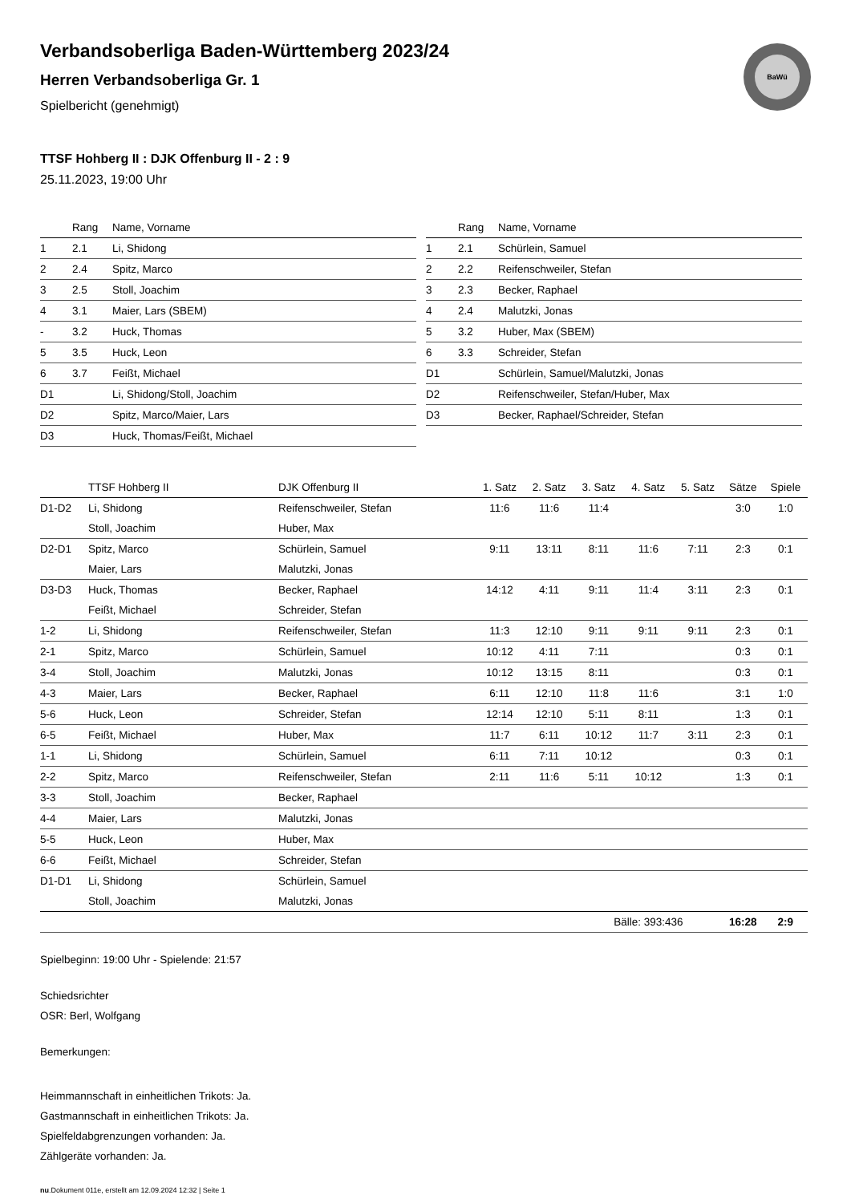BaWü
Verbandsoberliga Baden-Württemberg 2023/24
Herren Verbandsoberliga Gr. 1
Spielbericht (genehmigt)
TTSF Hohberg II : DJK Offenburg II - 2 : 9
25.11.2023, 19:00 Uhr
| | Rang | Name, Vorname |
| --- | --- | --- |
| 1 | 2.1 | Li, Shidong |
| 2 | 2.4 | Spitz, Marco |
| 3 | 2.5 | Stoll, Joachim |
| 4 | 3.1 | Maier, Lars (SBEM) |
| - | 3.2 | Huck, Thomas |
| 5 | 3.5 | Huck, Leon |
| 6 | 3.7 | Feißt, Michael |
| D1 | | Li, Shidong/Stoll, Joachim |
| D2 | | Spitz, Marco/Maier, Lars |
| D3 | | Huck, Thomas/Feißt, Michael |
| | Rang | Name, Vorname |
| --- | --- | --- |
| 1 | 2.1 | Schürlein, Samuel |
| 2 | 2.2 | Reifenschweiler, Stefan |
| 3 | 2.3 | Becker, Raphael |
| 4 | 2.4 | Malutzki, Jonas |
| 5 | 3.2 | Huber, Max (SBEM) |
| 6 | 3.3 | Schreider, Stefan |
| D1 | | Schürlein, Samuel/Malutzki, Jonas |
| D2 | | Reifenschweiler, Stefan/Huber, Max |
| D3 | | Becker, Raphael/Schreider, Stefan |
| | TTSF Hohberg II | DJK Offenburg II | 1. Satz | 2. Satz | 3. Satz | 4. Satz | 5. Satz | Sätze | Spiele |
| --- | --- | --- | --- | --- | --- | --- | --- | --- | --- |
| D1-D2 | Li, Shidong | Reifenschweiler, Stefan | 11:6 | 11:6 | 11:4 | | | 3:0 | 1:0 |
| | Stoll, Joachim | Huber, Max | | | | | | | |
| D2-D1 | Spitz, Marco | Schürlein, Samuel | 9:11 | 13:11 | 8:11 | 11:6 | 7:11 | 2:3 | 0:1 |
| | Maier, Lars | Malutzki, Jonas | | | | | | | |
| D3-D3 | Huck, Thomas | Becker, Raphael | 14:12 | 4:11 | 9:11 | 11:4 | 3:11 | 2:3 | 0:1 |
| | Feißt, Michael | Schreider, Stefan | | | | | | | |
| 1-2 | Li, Shidong | Reifenschweiler, Stefan | 11:3 | 12:10 | 9:11 | 9:11 | 9:11 | 2:3 | 0:1 |
| 2-1 | Spitz, Marco | Schürlein, Samuel | 10:12 | 4:11 | 7:11 | | | 0:3 | 0:1 |
| 3-4 | Stoll, Joachim | Malutzki, Jonas | 10:12 | 13:15 | 8:11 | | | 0:3 | 0:1 |
| 4-3 | Maier, Lars | Becker, Raphael | 6:11 | 12:10 | 11:8 | 11:6 | | 3:1 | 1:0 |
| 5-6 | Huck, Leon | Schreider, Stefan | 12:14 | 12:10 | 5:11 | 8:11 | | 1:3 | 0:1 |
| 6-5 | Feißt, Michael | Huber, Max | 11:7 | 6:11 | 10:12 | 11:7 | 3:11 | 2:3 | 0:1 |
| 1-1 | Li, Shidong | Schürlein, Samuel | 6:11 | 7:11 | 10:12 | | | 0:3 | 0:1 |
| 2-2 | Spitz, Marco | Reifenschweiler, Stefan | 2:11 | 11:6 | 5:11 | 10:12 | | 1:3 | 0:1 |
| 3-3 | Stoll, Joachim | Becker, Raphael | | | | | | | |
| 4-4 | Maier, Lars | Malutzki, Jonas | | | | | | | |
| 5-5 | Huck, Leon | Huber, Max | | | | | | | |
| 6-6 | Feißt, Michael | Schreider, Stefan | | | | | | | |
| D1-D1 | Li, Shidong | Schürlein, Samuel | | | | | | | |
| | Stoll, Joachim | Malutzki, Jonas | | | | | | | |
| | | | | | Bälle: 393:436 | | | 16:28 | 2:9 |
Spielbeginn: 19:00 Uhr - Spielende: 21:57
Schiedsrichter
OSR: Berl, Wolfgang
Bemerkungen:
Heimmannschaft in einheitlichen Trikots: Ja.
Gastmannschaft in einheitlichen Trikots: Ja.
Spielfeldabgrenzungen vorhanden: Ja.
Zählgeräte vorhanden: Ja.
nu.Dokument 011e, erstellt am 12.09.2024 12:32 | Seite 1